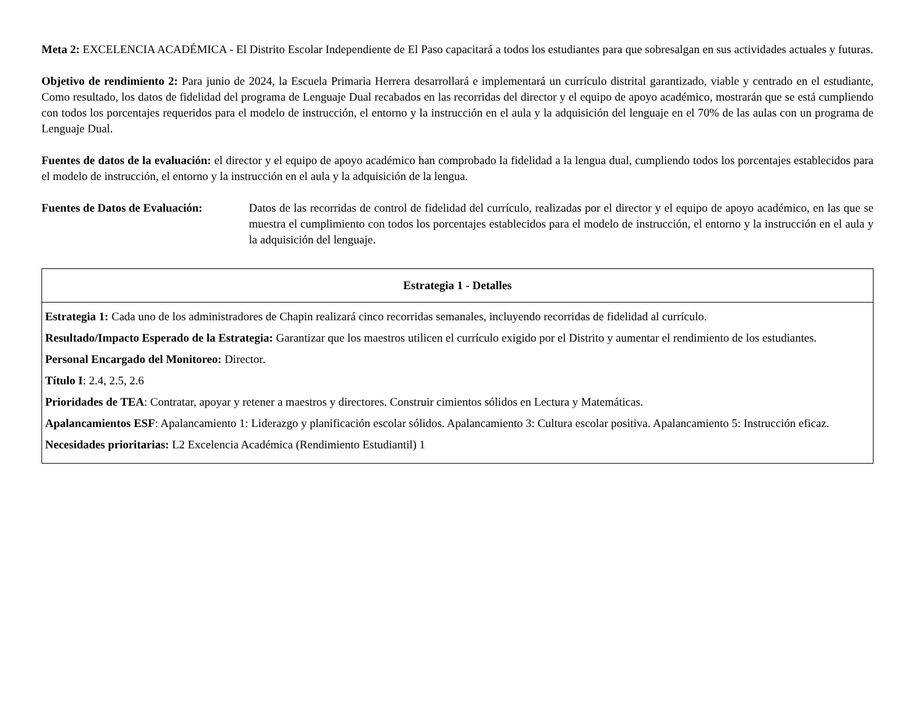Meta 2: EXCELENCIA ACADÉMICA - El Distrito Escolar Independiente de El Paso capacitará a todos los estudiantes para que sobresalgan en sus actividades actuales y futuras.
Objetivo de rendimiento 2: Para junio de 2024, la Escuela Primaria Herrera desarrollará e implementará un currículo distrital garantizado, viable y centrado en el estudiante, Como resultado, los datos de fidelidad del programa de Lenguaje Dual recabados en las recorridas del director y el equipo de apoyo académico, mostrarán que se está cumpliendo con todos los porcentajes requeridos para el modelo de instrucción, el entorno y la instrucción en el aula y la adquisición del lenguaje en el 70% de las aulas con un programa de Lenguaje Dual.
Fuentes de datos de la evaluación: el director y el equipo de apoyo académico han comprobado la fidelidad a la lengua dual, cumpliendo todos los porcentajes establecidos para el modelo de instrucción, el entorno y la instrucción en el aula y la adquisición de la lengua.
Fuentes de Datos de Evaluación:
Datos de las recorridas de control de fidelidad del currículo, realizadas por el director y el equipo de apoyo académico, en las que se muestra el cumplimiento con todos los porcentajes establecidos para el modelo de instrucción, el entorno y la instrucción en el aula y la adquisición del lenguaje.
| Estrategia 1 - Detalles |
| --- |
| Estrategia 1: Cada uno de los administradores de Chapin realizará cinco recorridas semanales, incluyendo recorridas de fidelidad al currículo. Resultado/Impacto Esperado de la Estrategia: Garantizar que los maestros utilicen el currículo exigido por el Distrito y aumentar el rendimiento de los estudiantes. Personal Encargado del Monitoreo: Director. Título I : 2.4, 2.5, 2.6 Prioridades de TEA : Contratar, apoyar y retener a maestros y directores. Construir cimientos sólidos en Lectura y Matemáticas. Apalancamientos ESF : Apalancamiento 1: Liderazgo y planificación escolar sólidos. Apalancamiento 3: Cultura escolar positiva. Apalancamiento 5: Instrucción eficaz. Necesidades prioritarias: L2 Excelencia Académica (Rendimiento Estudiantil) 1 |